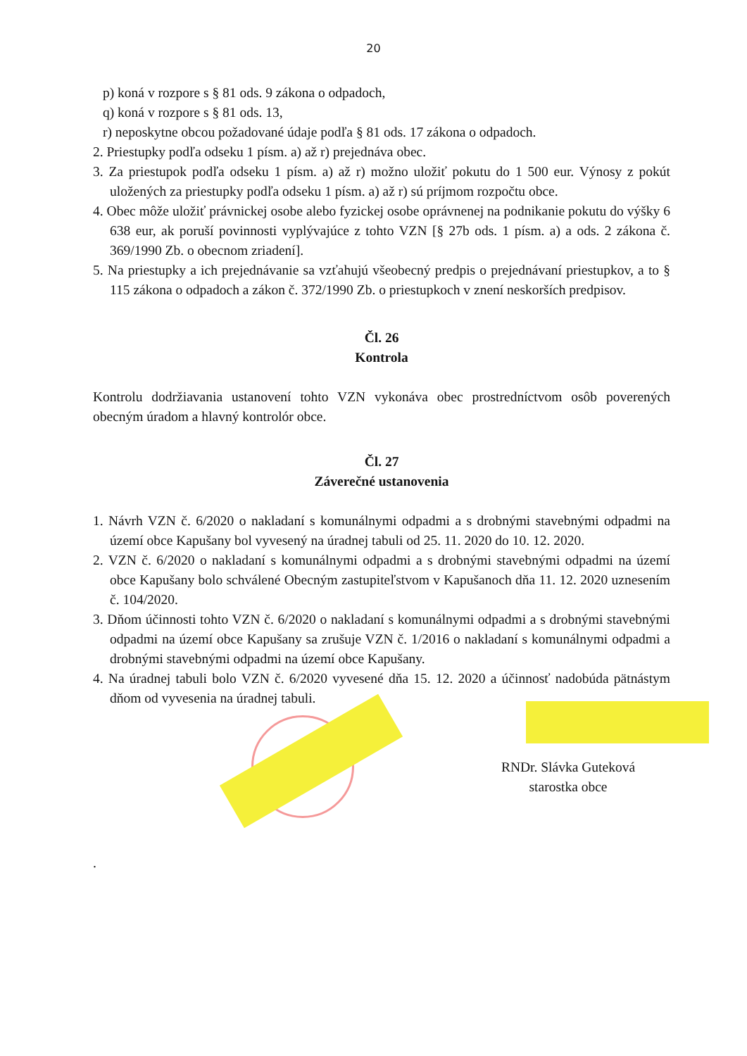20
p) koná v rozpore s § 81 ods. 9 zákona o odpadoch,
q) koná v rozpore s § 81 ods. 13,
r) neposkytne obcou požadované údaje podľa § 81 ods. 17 zákona o odpadoch.
2. Priestupky podľa odseku 1 písm. a) až r) prejednáva obec.
3. Za priestupok podľa odseku 1 písm. a) až r) možno uložiť pokutu do 1 500 eur. Výnosy z pokút uložených za priestupky podľa odseku 1 písm. a) až r) sú príjmom rozpočtu obce.
4. Obec môže uložiť právnickej osobe alebo fyzickej osobe oprávnenej na podnikanie pokutu do výšky 6 638 eur, ak poruší povinnosti vyplývajúce z tohto VZN [§ 27b ods. 1 písm. a) a ods. 2 zákona č. 369/1990 Zb. o obecnom zriadení].
5. Na priestupky a ich prejednávanie sa vzťahujú všeobecný predpis o prejednávaní priestupkov, a to § 115 zákona o odpadoch a zákon č. 372/1990 Zb. o priestupkoch v znení neskorších predpisov.
Čl. 26
Kontrola
Kontrolu dodržiavania ustanovení tohto VZN vykonáva obec prostredníctvom osôb poverených obecným úradom a hlavný kontrolór obce.
Čl. 27
Záverečné ustanovenia
1. Návrh VZN č. 6/2020 o nakladaní s komunálnymi odpadmi a s drobnými stavebnými odpadmi na území obce Kapušany bol vyvesený na úradnej tabuli od 25. 11. 2020 do 10. 12. 2020.
2. VZN č. 6/2020 o nakladaní s komunálnymi odpadmi a s drobnými stavebnými odpadmi na území obce Kapušany bolo schválené Obecným zastupiteľstvom v Kapušanoch dňa 11. 12. 2020 uznesením č. 104/2020.
3. Dňom účinnosti tohto VZN č. 6/2020 o nakladaní s komunálnymi odpadmi a s drobnými stavebnými odpadmi na území obce Kapušany sa zrušuje VZN č. 1/2016 o nakladaní s komunálnymi odpadmi a drobnými stavebnými odpadmi na území obce Kapušany.
4. Na úradnej tabuli bolo VZN č. 6/2020 vyvesené dňa 15. 12. 2020 a účinnosť nadobúda pätnástym dňom od vyvesenia na úradnej tabuli.
RNDr. Slávka Guteková
starostka obce
.